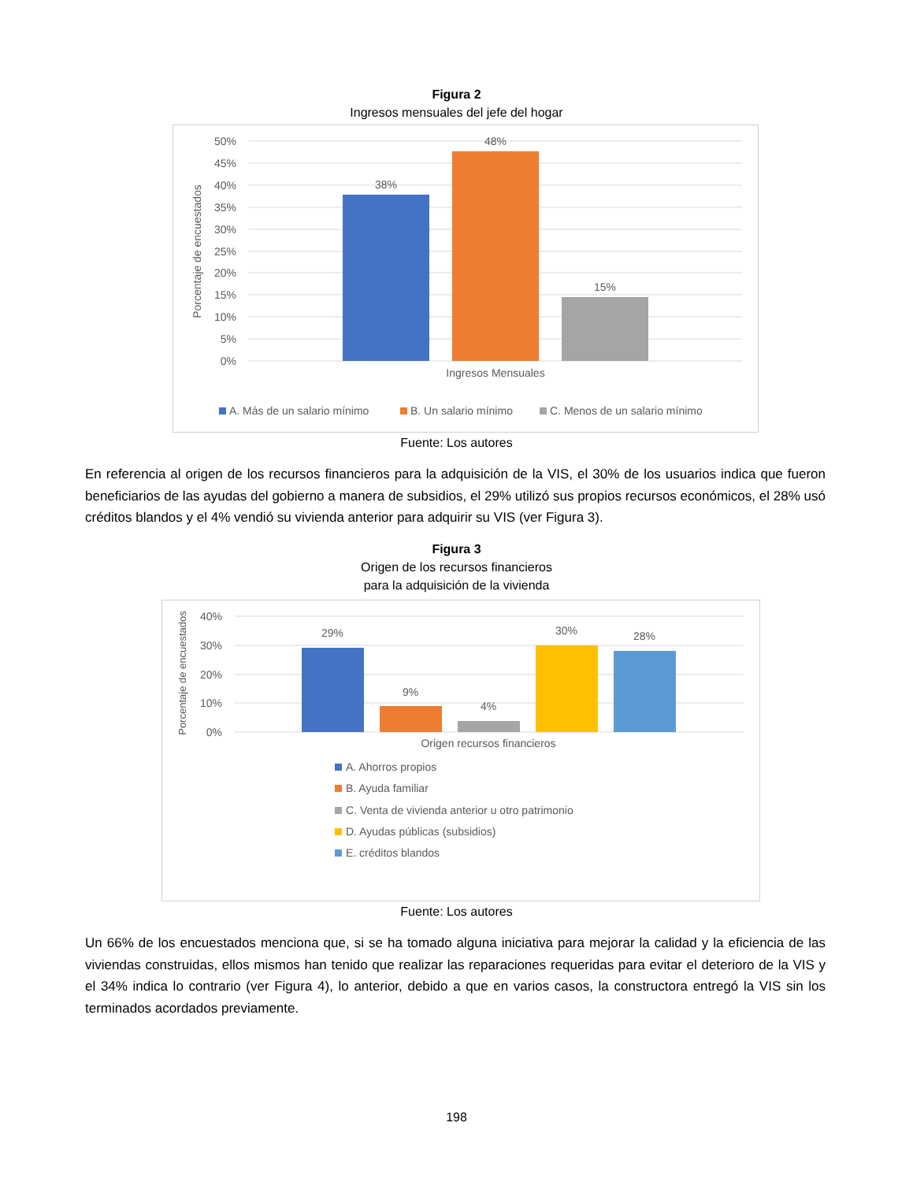Figura 2
Ingresos mensuales del jefe del hogar
50%
45%
40%
35%
30%
25%
20%
15%
10%
5%
0%
Porcentaje de encuestados
38%
48%
15%
Ingresos Mensuales
A. Más de un salario mínimo
B. Un salario mínimo
C. Menos de un salario mínimo
Fuente: Los autores
En referencia al origen de los recursos financieros para la adquisición de la VIS, el 30% de los usuarios indica que fueron beneficiarios de las ayudas del gobierno a manera de subsidios, el 29% utilizó sus propios recursos económicos, el 28% usó créditos blandos y el 4% vendió su vivienda anterior para adquirir su VIS (ver Figura 3).
Figura 3
Origen de los recursos financieros
para la adquisición de la vivienda
40%
30%
20%
10%
0%
Porcentaje de encuestados
29%
9%
4%
30%
28%
Origen recursos financieros
A. Ahorros propios
B. Ayuda familiar
C. Venta de vivienda anterior u otro patrimonio
D. Ayudas públicas (subsidios)
E. créditos blandos
Fuente: Los autores
Un 66% de los encuestados menciona que, si se ha tomado alguna iniciativa para mejorar la calidad y la eficiencia de las viviendas construidas, ellos mismos han tenido que realizar las reparaciones requeridas para evitar el deterioro de la VIS y el 34% indica lo contrario (ver Figura 4), lo anterior, debido a que en varios casos, la constructora entregó la VIS sin los terminados acordados previamente.
198